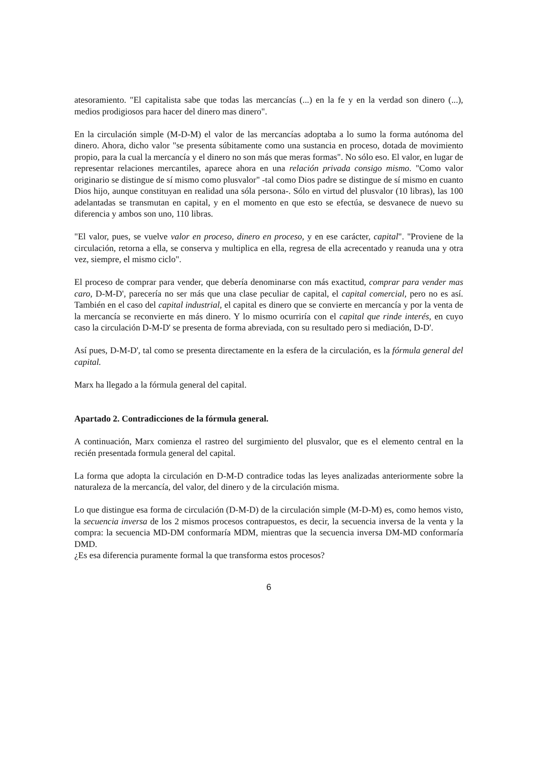atesoramiento. "El capitalista sabe que todas las mercancías (...) en la fe y en la verdad son dinero (...), medios prodigiosos para hacer del dinero mas dinero".
En la circulación simple (M-D-M) el valor de las mercancías adoptaba a lo sumo la forma autónoma del dinero. Ahora, dicho valor "se presenta súbitamente como una sustancia en proceso, dotada de movimiento propio, para la cual la mercancía y el dinero no son más que meras formas". No sólo eso. El valor, en lugar de representar relaciones mercantiles, aparece ahora en una relación privada consigo mismo. "Como valor originario se distingue de sí mismo como plusvalor" -tal como Dios padre se distingue de sí mismo en cuanto Dios hijo, aunque constituyan en realidad una sóla persona-. Sólo en virtud del plusvalor (10 libras), las 100 adelantadas se transmutan en capital, y en el momento en que esto se efectúa, se desvanece de nuevo su diferencia y ambos son uno, 110 libras.
"El valor, pues, se vuelve valor en proceso, dinero en proceso, y en ese carácter, capital". "Proviene de la circulación, retorna a ella, se conserva y multiplica en ella, regresa de ella acrecentado y reanuda una y otra vez, siempre, el mismo ciclo".
El proceso de comprar para vender, que debería denominarse con más exactitud, comprar para vender mas caro, D-M-D', parecería no ser más que una clase peculiar de capital, el capital comercial, pero no es así. También en el caso del capital industrial, el capital es dinero que se convierte en mercancía y por la venta de la mercancía se reconvierte en más dinero. Y lo mismo ocurriría con el capital que rinde interés, en cuyo caso la circulación D-M-D' se presenta de forma abreviada, con su resultado pero si mediación, D-D'.
Así pues, D-M-D', tal como se presenta directamente en la esfera de la circulación, es la fórmula general del capital.
Marx ha llegado a la fórmula general del capital.
Apartado 2. Contradicciones de la fórmula general.
A continuación, Marx comienza el rastreo del surgimiento del plusvalor, que es el elemento central en la recién presentada formula general del capital.
La forma que adopta la circulación en D-M-D contradice todas las leyes analizadas anteriormente sobre la naturaleza de la mercancía, del valor, del dinero y de la circulación misma.
Lo que distingue esa forma de circulación (D-M-D) de la circulación simple (M-D-M) es, como hemos visto, la secuencia inversa de los 2 mismos procesos contrapuestos, es decir, la secuencia inversa de la venta y la compra: la secuencia MD-DM conformaría MDM, mientras que la secuencia inversa DM-MD conformaría DMD.
¿Es esa diferencia puramente formal la que transforma estos procesos?
6